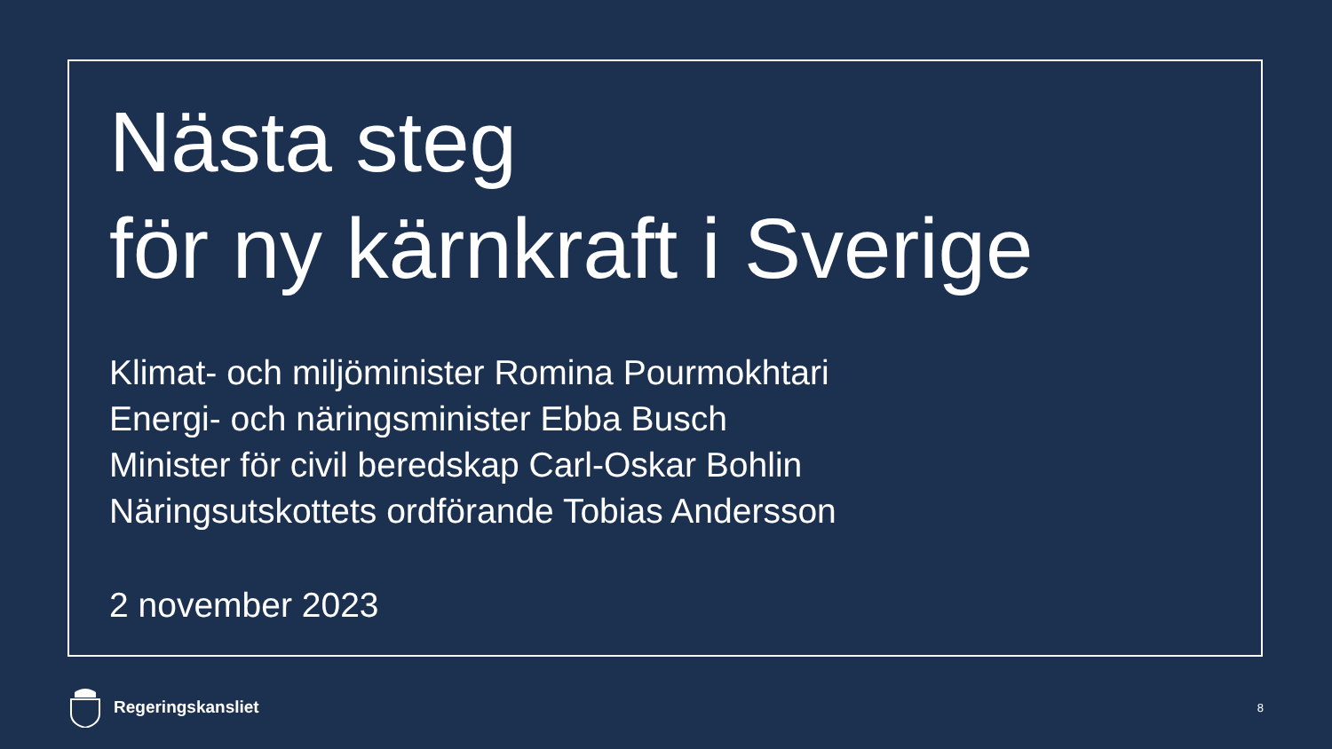Nästa steg
för ny kärnkraft i Sverige
Klimat- och miljöminister Romina Pourmokhtari
Energi- och näringsminister Ebba Busch
Minister för civil beredskap Carl-Oskar Bohlin
Näringsutskottets ordförande Tobias Andersson
2 november 2023
Regeringskansliet
8